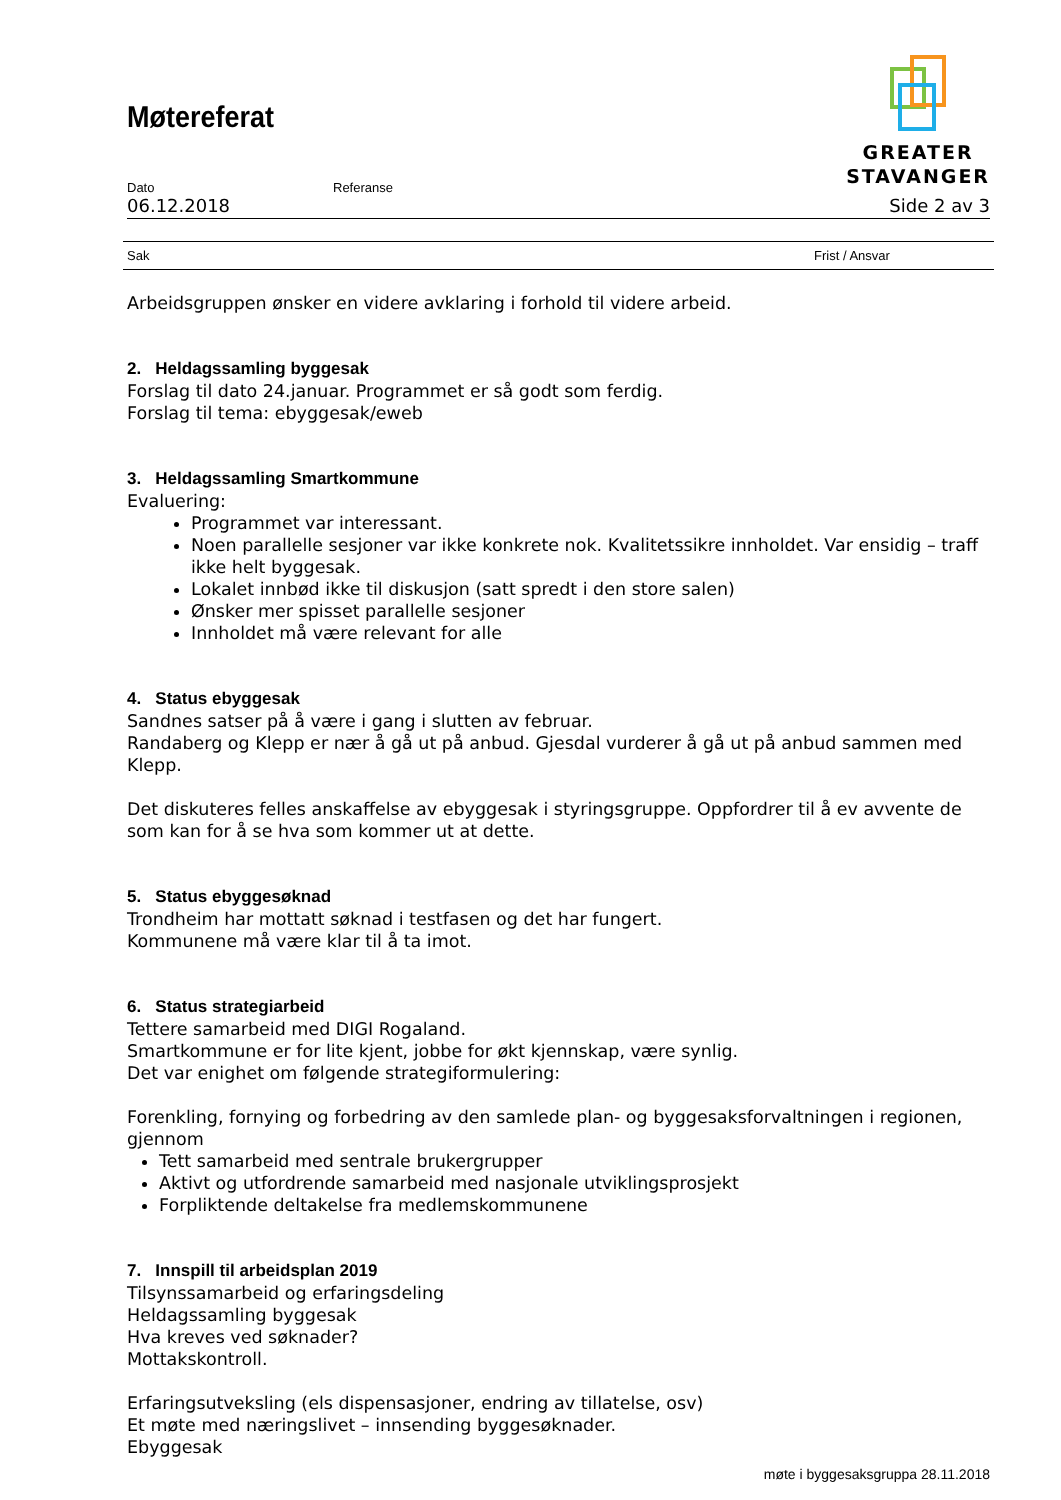Møtereferat
GREATER
STAVANGER
Dato Referanse
06.12.2018 Side 2 av 3
Sak Frist / Ansvar
Arbeidsgruppen ønsker en videre avklaring i forhold til videre arbeid.
2. Heldagssamling byggesak
Forslag til dato 24.januar. Programmet er så godt som ferdig.
Forslag til tema: ebyggesak/eweb
3. Heldagssamling Smartkommune
Evaluering:
Programmet var interessant.
Noen parallelle sesjoner var ikke konkrete nok. Kvalitetssikre innholdet. Var ensidig – traff ikke helt byggesak.
Lokalet innbød ikke til diskusjon (satt spredt i den store salen)
Ønsker mer spisset parallelle sesjoner
Innholdet må være relevant for alle
4. Status ebyggesak
Sandnes satser på å være i gang i slutten av februar.
Randaberg og Klepp er nær å gå ut på anbud. Gjesdal vurderer å gå ut på anbud sammen med Klepp.
Det diskuteres felles anskaffelse av ebyggesak i styringsgruppe. Oppfordrer til å ev avvente de som kan for å se hva som kommer ut at dette.
5. Status ebyggesøknad
Trondheim har mottatt søknad i testfasen og det har fungert.
Kommunene må være klar til å ta imot.
6. Status strategiarbeid
Tettere samarbeid med DIGI Rogaland.
Smartkommune er for lite kjent, jobbe for økt kjennskap, være synlig.
Det var enighet om følgende strategiformulering:
Forenkling, fornying og forbedring av den samlede plan- og byggesaksforvaltningen i regionen, gjennom
Tett samarbeid med sentrale brukergrupper
Aktivt og utfordrende samarbeid med nasjonale utviklingsprosjekt
Forpliktende deltakelse fra medlemskommunene
7. Innspill til arbeidsplan 2019
Tilsynssamarbeid og erfaringsdeling
Heldagssamling byggesak
Hva kreves ved søknader?
Mottakskontroll.
Erfaringsutveksling (els dispensasjoner, endring av tillatelse, osv)
Et møte med næringslivet – innsending byggesøknader.
Ebyggesak
møte i byggesaksgruppa 28.11.2018